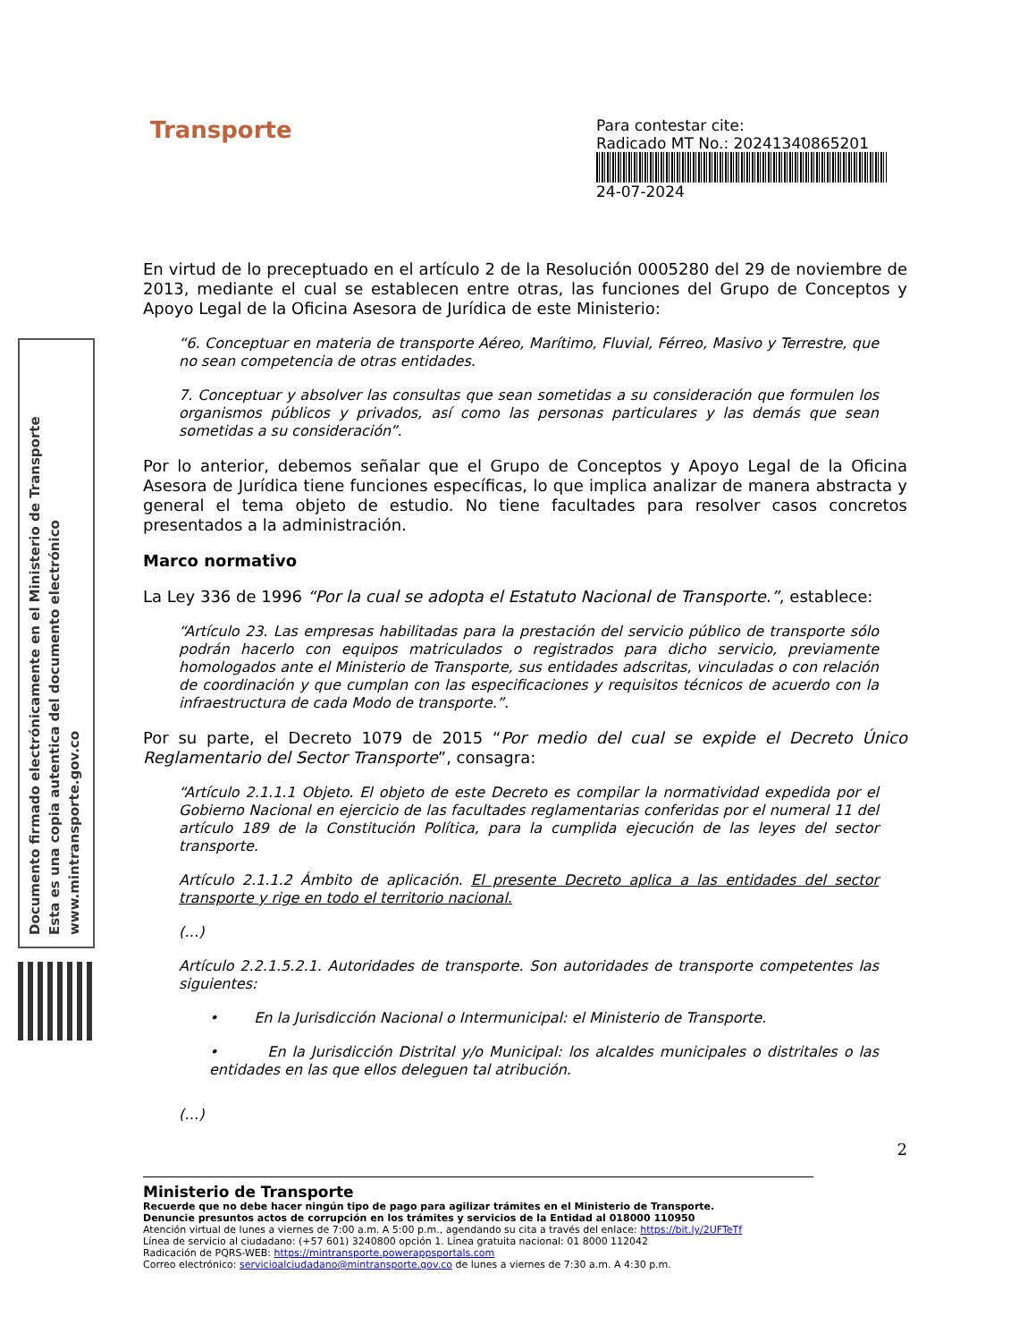Documento firmado electrónicamente en el Ministerio de Transporte
Esta es una copia autentica del documento electrónico
www.mintransporte.gov.co
Transporte
Para contestar cite:
Radicado MT No.: 20241340865201
24-07-2024
En virtud de lo preceptuado en el artículo 2 de la Resolución 0005280 del 29 de noviembre de 2013, mediante el cual se establecen entre otras, las funciones del Grupo de Conceptos y Apoyo Legal de la Oficina Asesora de Jurídica de este Ministerio:
“6. Conceptuar en materia de transporte Aéreo, Marítimo, Fluvial, Férreo, Masivo y Terrestre, que no sean competencia de otras entidades.
7. Conceptuar y absolver las consultas que sean sometidas a su consideración que formulen los organismos públicos y privados, así como las personas particulares y las demás que sean sometidas a su consideración”.
Por lo anterior, debemos señalar que el Grupo de Conceptos y Apoyo Legal de la Oficina Asesora de Jurídica tiene funciones específicas, lo que implica analizar de manera abstracta y general el tema objeto de estudio. No tiene facultades para resolver casos concretos presentados a la administración.
Marco normativo
La Ley 336 de 1996 “Por la cual se adopta el Estatuto Nacional de Transporte.”, establece:
“Artículo 23. Las empresas habilitadas para la prestación del servicio público de transporte sólo podrán hacerlo con equipos matriculados o registrados para dicho servicio, previamente homologados ante el Ministerio de Transporte, sus entidades adscritas, vinculadas o con relación de coordinación y que cumplan con las especificaciones y requisitos técnicos de acuerdo con la infraestructura de cada Modo de transporte.”.
Por su parte, el Decreto 1079 de 2015 “Por medio del cual se expide el Decreto Único Reglamentario del Sector Transporte”, consagra:
“Artículo 2.1.1.1 Objeto. El objeto de este Decreto es compilar la normatividad expedida por el Gobierno Nacional en ejercicio de las facultades reglamentarias conferidas por el numeral 11 del artículo 189 de la Constitución Política, para la cumplida ejecución de las leyes del sector transporte.
Artículo 2.1.1.2 Ámbito de aplicación. El presente Decreto aplica a las entidades del sector transporte y rige en todo el territorio nacional.
(…)
Artículo 2.2.1.5.2.1. Autoridades de transporte. Son autoridades de transporte competentes las siguientes:
• En la Jurisdicción Nacional o Intermunicipal: el Ministerio de Transporte.
• En la Jurisdicción Distrital y/o Municipal: los alcaldes municipales o distritales o las entidades en las que ellos deleguen tal atribución.
(…)
2
Ministerio de Transporte
Recuerde que no debe hacer ningún tipo de pago para agilizar trámites en el Ministerio de Transporte.
Denuncie presuntos actos de corrupción en los trámites y servicios de la Entidad al 018000 110950
Atención virtual de lunes a viernes de 7:00 a.m. A 5:00 p.m., agendando su cita a través del enlace: https://bit.ly/2UFTeTf
Línea de servicio al ciudadano: (+57 601) 3240800 opción 1. Línea gratuita nacional: 01 8000 112042
Radicación de PQRS-WEB: https://mintransporte.powerappsportals.com
Correo electrónico: servicioalciudadano@mintransporte.gov.co de lunes a viernes de 7:30 a.m. A 4:30 p.m.